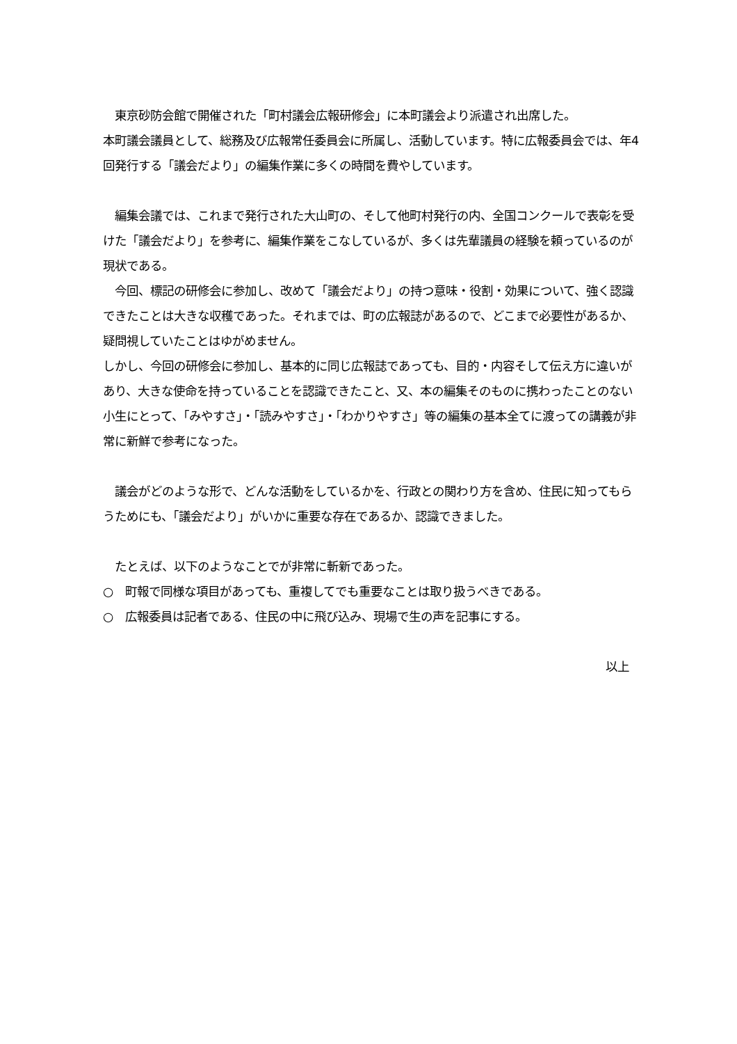東京砂防会館で開催された「町村議会広報研修会」に本町議会より派遣され出席した。
本町議会議員として、総務及び広報常任委員会に所属し、活動しています。特に広報委員会では、年4回発行する「議会だより」の編集作業に多くの時間を費やしています。
　編集会議では、これまで発行された大山町の、そして他町村発行の内、全国コンクールで表彰を受けた「議会だより」を参考に、編集作業をこなしているが、多くは先輩議員の経験を頼っているのが現状である。
　今回、標記の研修会に参加し、改めて「議会だより」の持つ意味・役割・効果について、強く認識できたことは大きな収穫であった。それまでは、町の広報誌があるので、どこまで必要性があるか、疑問視していたことはゆがめません。
しかし、今回の研修会に参加し、基本的に同じ広報誌であっても、目的・内容そして伝え方に違いがあり、大きな使命を持っていることを認識できたこと、又、本の編集そのものに携わったことのない小生にとって、「みやすさ」・「読みやすさ」・「わかりやすさ」等の編集の基本全てに渡っての講義が非常に新鮮で参考になった。
　議会がどのような形で、どんな活動をしているかを、行政との関わり方を含め、住民に知ってもらうためにも、「議会だより」がいかに重要な存在であるか、認識できました。
　たとえば、以下のようなことでが非常に斬新であった。
○　町報で同様な項目があっても、重複してでも重要なことは取り扱うべきである。
○　広報委員は記者である、住民の中に飛び込み、現場で生の声を記事にする。
以上